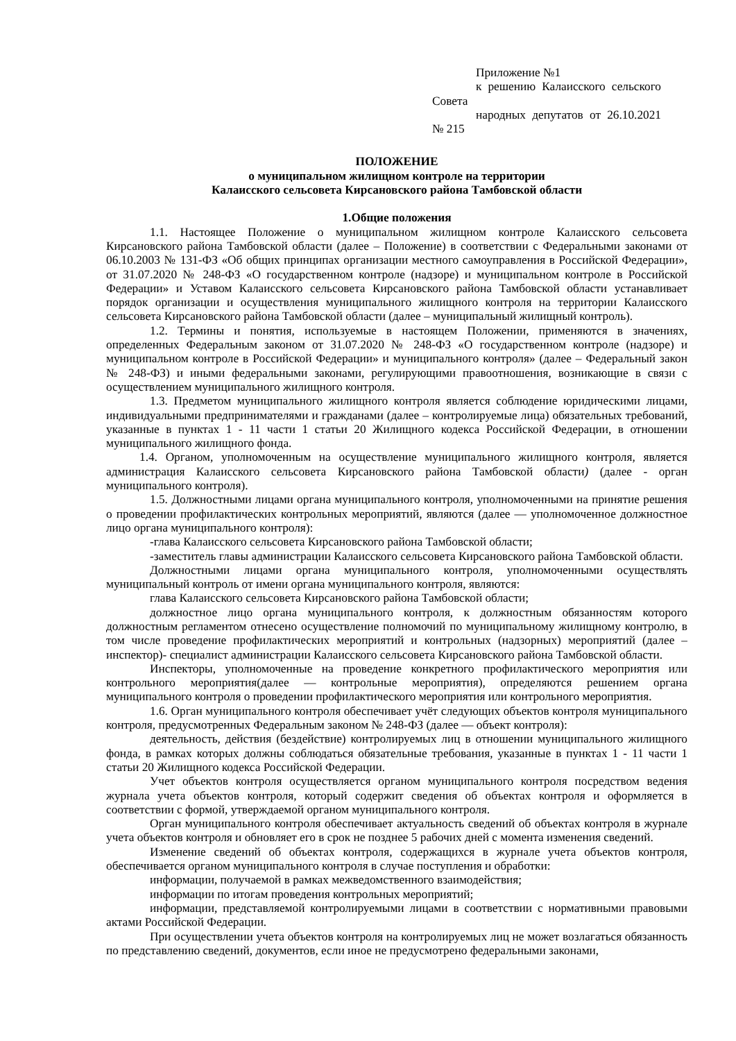Приложение №1
к решению Калаисского сельского Совета
народных депутатов от 26.10.2021 № 215
ПОЛОЖЕНИЕ
о муниципальном жилищном контроле на территории
Калаисского сельсовета Кирсановского района Тамбовской области
1.Общие положения
1.1. Настоящее Положение о муниципальном жилищном контроле Калаисского сельсовета Кирсановского района Тамбовской области (далее – Положение) в соответствии с Федеральными законами от 06.10.2003 № 131-ФЗ «Об общих принципах организации местного самоуправления в Российской Федерации», от 31.07.2020 № 248-ФЗ «О государственном контроле (надзоре) и муниципальном контроле в Российской Федерации» и Уставом Калаисского сельсовета Кирсановского района Тамбовской области устанавливает порядок организации и осуществления муниципального жилищного контроля на территории Калаисского сельсовета Кирсановского района Тамбовской области (далее – муниципальный жилищный контроль).
1.2. Термины и понятия, используемые в настоящем Положении, применяются в значениях, определенных Федеральным законом от 31.07.2020 № 248-ФЗ «О государственном контроле (надзоре) и муниципальном контроле в Российской Федерации» и муниципального контроля» (далее – Федеральный закон № 248-ФЗ) и иными федеральными законами, регулирующими правоотношения, возникающие в связи с осуществлением муниципального жилищного контроля.
1.3. Предметом муниципального жилищного контроля является соблюдение юридическими лицами, индивидуальными предпринимателями и гражданами (далее – контролируемые лица) обязательных требований, указанные в пунктах 1 - 11 части 1 статьи 20 Жилищного кодекса Российской Федерации, в отношении муниципального жилищного фонда.
1.4. Органом, уполномоченным на осуществление муниципального жилищного контроля, является администрация Калаисского сельсовета Кирсановского района Тамбовской области) (далее - орган муниципального контроля).
1.5. Должностными лицами органа муниципального контроля, уполномоченными на принятие решения о проведении профилактических контрольных мероприятий, являются (далее — уполномоченное должностное лицо органа муниципального контроля):
-глава Калаисского сельсовета Кирсановского района Тамбовской области;
-заместитель главы администрации Калаисского сельсовета Кирсановского района Тамбовской области.
Должностными лицами органа муниципального контроля, уполномоченными осуществлять муниципальный контроль от имени органа муниципального контроля, являются:
глава Калаисского сельсовета Кирсановского района Тамбовской области;
должностное лицо органа муниципального контроля, к должностным обязанностям которого должностным регламентом отнесено осуществление полномочий по муниципальному жилищному контролю, в том числе проведение профилактических мероприятий и контрольных (надзорных) мероприятий (далее – инспектор)- специалист администрации Калаисского сельсовета Кирсановского района Тамбовской области.
Инспекторы, уполномоченные на проведение конкретного профилактического мероприятия или контрольного мероприятия(далее — контрольные мероприятия), определяются решением органа муниципального контроля о проведении профилактического мероприятия или контрольного мероприятия.
1.6. Орган муниципального контроля обеспечивает учёт следующих объектов контроля муниципального контроля, предусмотренных Федеральным законом № 248-ФЗ (далее — объект контроля):
деятельность, действия (бездействие) контролируемых лиц в отношении муниципального жилищного фонда, в рамках которых должны соблюдаться обязательные требования, указанные в пунктах 1 - 11 части 1 статьи 20 Жилищного кодекса Российской Федерации.
Учет объектов контроля осуществляется органом муниципального контроля посредством ведения журнала учета объектов контроля, который содержит сведения об объектах контроля и оформляется в соответствии с формой, утверждаемой органом муниципального контроля.
Орган муниципального контроля обеспечивает актуальность сведений об объектах контроля в журнале учета объектов контроля и обновляет его в срок не позднее 5 рабочих дней с момента изменения сведений.
Изменение сведений об объектах контроля, содержащихся в журнале учета объектов контроля, обеспечивается органом муниципального контроля в случае поступления и обработки:
информации, получаемой в рамках межведомственного взаимодействия;
информации по итогам проведения контрольных мероприятий;
информации, представляемой контролируемыми лицами в соответствии с нормативными правовыми актами Российской Федерации.
При осуществлении учета объектов контроля на контролируемых лиц не может возлагаться обязанность по представлению сведений, документов, если иное не предусмотрено федеральными законами,